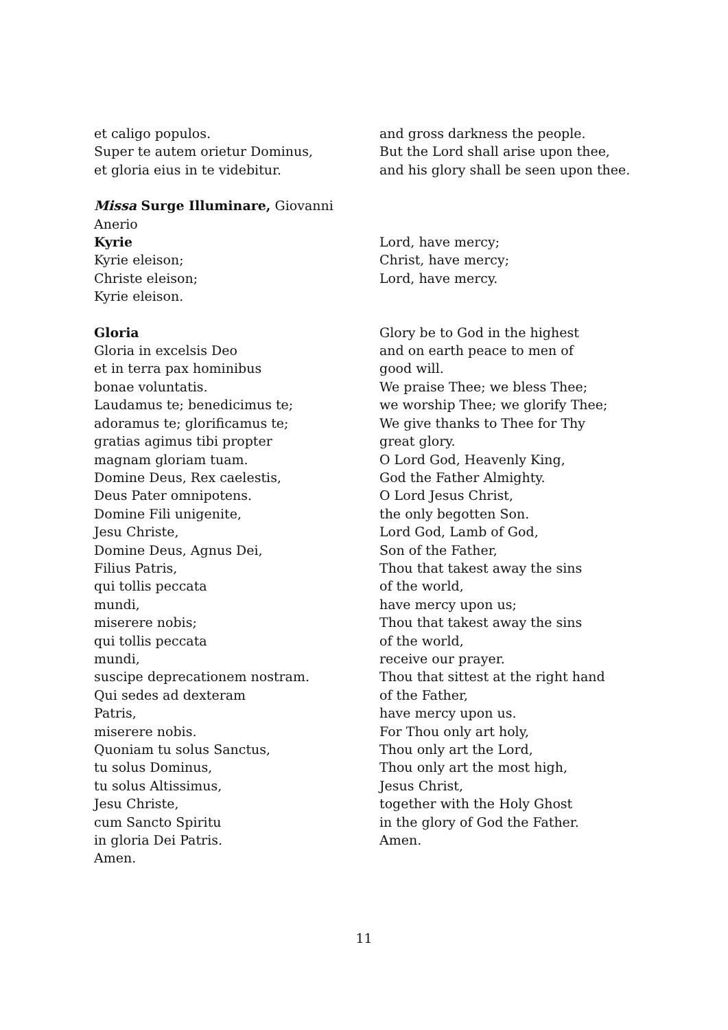et caligo populos.
Super te autem orietur Dominus,
et gloria eius in te videbitur.
and gross darkness the people.
But the Lord shall arise upon thee,
and his glory shall be seen upon thee.
Missa Surge Illuminare, Giovanni
Anerio
Kyrie
Kyrie eleison;
Christe eleison;
Kyrie eleison.
Lord, have mercy;
Christ, have mercy;
Lord, have mercy.
Gloria
Gloria in excelsis Deo
et in terra pax hominibus
bonae voluntatis.
Laudamus te; benedicimus te;
adoramus te; glorificamus te;
gratias agimus tibi propter
magnam gloriam tuam.
Domine Deus, Rex caelestis,
Deus Pater omnipotens.
Domine Fili unigenite,
Jesu Christe,
Domine Deus, Agnus Dei,
Filius Patris,
qui tollis peccata
mundi,
miserere nobis;
qui tollis peccata
mundi,
suscipe deprecationem nostram.
Qui sedes ad dexteram
Patris,
miserere nobis.
Quoniam tu solus Sanctus,
tu solus Dominus,
tu solus Altissimus,
Jesu Christe,
cum Sancto Spiritu
in gloria Dei Patris.
Amen.
Glory be to God in the highest
and on earth peace to men of
good will.
We praise Thee; we bless Thee;
we worship Thee; we glorify Thee;
We give thanks to Thee for Thy
great glory.
O Lord God, Heavenly King,
God the Father Almighty.
O Lord Jesus Christ,
the only begotten Son.
Lord God, Lamb of God,
Son of the Father,
Thou that takest away the sins
of the world,
have mercy upon us;
Thou that takest away the sins
of the world,
receive our prayer.
Thou that sittest at the right hand
of the Father,
have mercy upon us.
For Thou only art holy,
Thou only art the Lord,
Thou only art the most high,
Jesus Christ,
together with the Holy Ghost
in the glory of God the Father.
Amen.
11